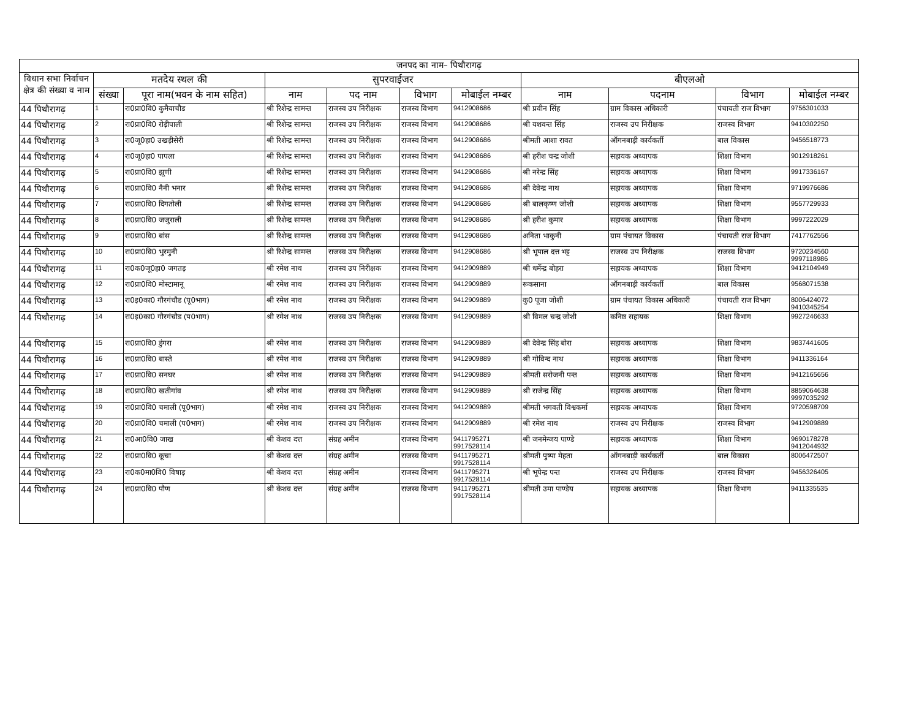| जनपद का नाम– पिथौरागढ़ | | | | | | | | | | |
| --- | --- | --- | --- | --- | --- | --- | --- | --- | --- | --- |
| विधान सभा निर्वाचन क्षेत्र की संख्या व नाम | मतदेय स्थल की | | सुपरवाईजर | | | | बीएलओ | | | |
| | संख्या | पूरा नाम(भवन के नाम सहित) | नाम | पद नाम | विभाग | मोबाईल नम्बर | नाम | पदनाम | विभाग | मोबाईल नम्बर |
| 44 पिथौरागढ़ | 1 | रा0प्रा0वि0 कुमैयाचौड | श्री रिशेन्द्र सामन्त | राजस्व उप निरीक्षक | राजस्व विभाग | 9412908686 | श्री प्रवीन सिंह | ग्राम विकास अधिकारी | पंचायती राज विभाग | 9756301033 |
| 44 पिथौरागढ़ | 2 | रा0प्रा0वि0 रोड़ीपाली | श्री रिशेन्द्र सामन्त | राजस्व उप निरीक्षक | राजस्व विभाग | 9412908686 | श्री यशवन्त सिंह | राजस्व उप निरीक्षक | राजस्व विभाग | 9410302250 |
| 44 पिथौरागढ़ | 3 | रा0जू0हा0 उखड़ीसेरी | श्री रिशेन्द्र सामन्त | राजस्व उप निरीक्षक | राजस्व विभाग | 9412908686 | श्रीमती आशा रावत | ऑगनबाड़ी कार्यकर्ती | बाल विकास | 9456518773 |
| 44 पिथौरागढ़ | 4 | रा0जू0हा0 पापला | श्री रिशेन्द्र सामन्त | राजस्व उप निरीक्षक | राजस्व विभाग | 9412908686 | श्री हरीश चन्द्र जोशी | सहायक अध्यापक | शिक्षा विभाग | 9012918261 |
| 44 पिथौरागढ़ | 5 | रा0प्रा0वि0 झूणी | श्री रिशेन्द्र सामन्त | राजस्व उप निरीक्षक | राजस्व विभाग | 9412908686 | श्री नरेन्द्र सिंह | सहायक अध्यापक | शिक्षा विभाग | 9917336167 |
| 44 पिथौरागढ़ | 6 | रा0प्रा0वि0 नैनी भनार | श्री रिशेन्द्र सामन्त | राजस्व उप निरीक्षक | राजस्व विभाग | 9412908686 | श्री देवेन्द्र नाथ | सहायक अध्यापक | शिक्षा विभाग | 9719976686 |
| 44 पिथौरागढ़ | 7 | रा0प्रा0वि0 दिगतोली | श्री रिशेन्द्र सामन्त | राजस्व उप निरीक्षक | राजस्व विभाग | 9412908686 | श्री बालकृष्ण जोशी | सहायक अध्यापक | शिक्षा विभाग | 9557729933 |
| 44 पिथौरागढ़ | 8 | रा0प्रा0वि0 जजुराली | श्री रिशेन्द्र सामन्त | राजस्व उप निरीक्षक | राजस्व विभाग | 9412908686 | श्री हरीश कुमार | सहायक अध्यापक | शिक्षा विभाग | 9997222029 |
| 44 पिथौरागढ़ | 9 | रा0प्रा0वि0 बांस | श्री रिशेन्द्र सामन्त | राजस्व उप निरीक्षक | राजस्व विभाग | 9412908686 | अनिता भाकुनी | ग्राम पंचायत विकास | पंचायती राज विभाग | 7417762556 |
| 44 पिथौरागढ़ | 10 | रा0प्रा0वि0 भुरमुनी | श्री रिशेन्द्र सामन्त | राजस्व उप निरीक्षक | राजस्व विभाग | 9412908686 | श्री भूपाल दत्त भट्ट | राजस्व उप निरीक्षक | राजस्व विभाग | 9720234560 9997118986 |
| 44 पिथौरागढ़ | 11 | रा0क0जू0हा0 जगतड़ | श्री रमेश नाथ | राजस्व उप निरीक्षक | राजस्व विभाग | 9412909889 | श्री धर्मेन्द्र बोहरा | सहायक अध्यापक | शिक्षा विभाग | 9412104949 |
| 44 पिथौरागढ़ | 12 | रा0प्रा0वि0 मोस्टामानू | श्री रमेश नाथ | राजस्व उप निरीक्षक | राजस्व विभाग | 9412909889 | रूकसाना | ऑगनबाड़ी कार्यकर्ती | बाल विकास | 9568071538 |
| 44 पिथौरागढ़ | 13 | रा0इ0का0 गौरगंचौड (पू0भाग) | श्री रमेश नाथ | राजस्व उप निरीक्षक | राजस्व विभाग | 9412909889 | कु0 पूजा जोशी | ग्राम पंचायत विकास अधिकारी | पंचायती राज विभाग | 8006424072 9410345254 |
| 44 पिथौरागढ़ | 14 | रा0इ0का0 गौरगंचौड (प0भाग) | श्री रमेश नाथ | राजस्व उप निरीक्षक | राजस्व विभाग | 9412909889 | श्री विमल चन्द्र जोशी | कनिष्ठ सहायक | शिक्षा विभाग | 9927246633 |
| 44 पिथौरागढ़ | 15 | रा0प्रा0वि0 डुंगरा | श्री रमेश नाथ | राजस्व उप निरीक्षक | राजस्व विभाग | 9412909889 | श्री देवेन्द्र सिंह बोरा | सहायक अध्यापक | शिक्षा विभाग | 9837441605 |
| 44 पिथौरागढ़ | 16 | रा0प्रा0वि0 बास्ते | श्री रमेश नाथ | राजस्व उप निरीक्षक | राजस्व विभाग | 9412909889 | श्री गोविन्द नाथ | सहायक अध्यापक | शिक्षा विभाग | 9411336164 |
| 44 पिथौरागढ़ | 17 | रा0प्रा0वि0 सनघर | श्री रमेश नाथ | राजस्व उप निरीक्षक | राजस्व विभाग | 9412909889 | श्रीमती सरोजनी पन्त | सहायक अध्यापक | शिक्षा विभाग | 9412165656 |
| 44 पिथौरागढ़ | 18 | रा0प्रा0वि0 खतीगांव | श्री रमेश नाथ | राजस्व उप निरीक्षक | राजस्व विभाग | 9412909889 | श्री राजेन्द्र सिंह | सहायक अध्यापक | शिक्षा विभाग | 8859064638 9997035292 |
| 44 पिथौरागढ़ | 19 | रा0प्रा0वि0 चमाली (पू0भाग) | श्री रमेश नाथ | राजस्व उप निरीक्षक | राजस्व विभाग | 9412909889 | श्रीमती भगवती विश्वकर्मा | सहायक अध्यापक | शिक्षा विभाग | 9720598709 |
| 44 पिथौरागढ़ | 20 | रा0प्रा0वि0 चमाली (प0भाग) | श्री रमेश नाथ | राजस्व उप निरीक्षक | राजस्व विभाग | 9412909889 | श्री रमेश नाथ | राजस्व उप निरीक्षक | राजस्व विभाग | 9412909889 |
| 44 पिथौरागढ़ | 21 | रा0आ0वि0 जाख | श्री केशव दत्त | संग्रह अमीन | राजस्व विभाग | 9411795271 9917528114 | श्री जनमेन्जय पाण्डे | सहायक अध्यापक | शिक्षा विभाग | 9690178278 9412044932 |
| 44 पिथौरागढ़ | 22 | रा0प्रा0वि0 कूचा | श्री केशव दत्त | संग्रह अमीन | राजस्व विभाग | 9411795271 9917528114 | श्रीमती पुष्पा मेहता | ऑगनबाड़ी कार्यकर्ती | बाल विकास | 8006472507 |
| 44 पिथौरागढ़ | 23 | रा0क0मा0वि0 विषाड़ | श्री केशव दत्त | संग्रह अमीन | राजस्व विभाग | 9411795271 9917528114 | श्री भूपेन्द्र पन्त | राजस्व उप निरीक्षक | राजस्व विभाग | 9456326405 |
| 44 पिथौरागढ़ | 24 | रा0प्रा0वि0 पौण | श्री केशव दत्त | संग्रह अमीन | राजस्व विभाग | 9411795271 9917528114 | श्रीमती उमा पाण्डेय | सहायक अध्यापक | शिक्षा विभाग | 9411335535 |